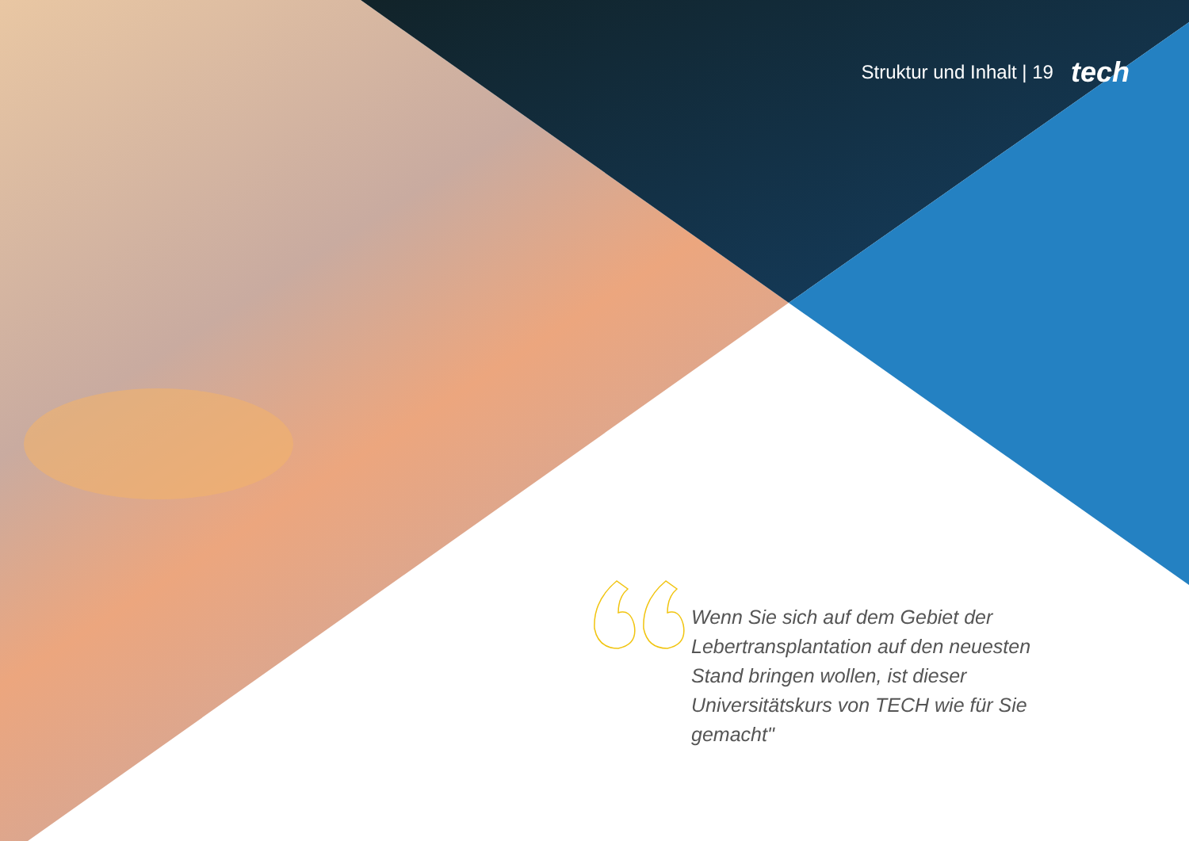Struktur und Inhalt | 19 tech
Wenn Sie sich auf dem Gebiet der Lebertransplantation auf den neuesten Stand bringen wollen, ist dieser Universitätskurs von TECH wie für Sie gemacht"